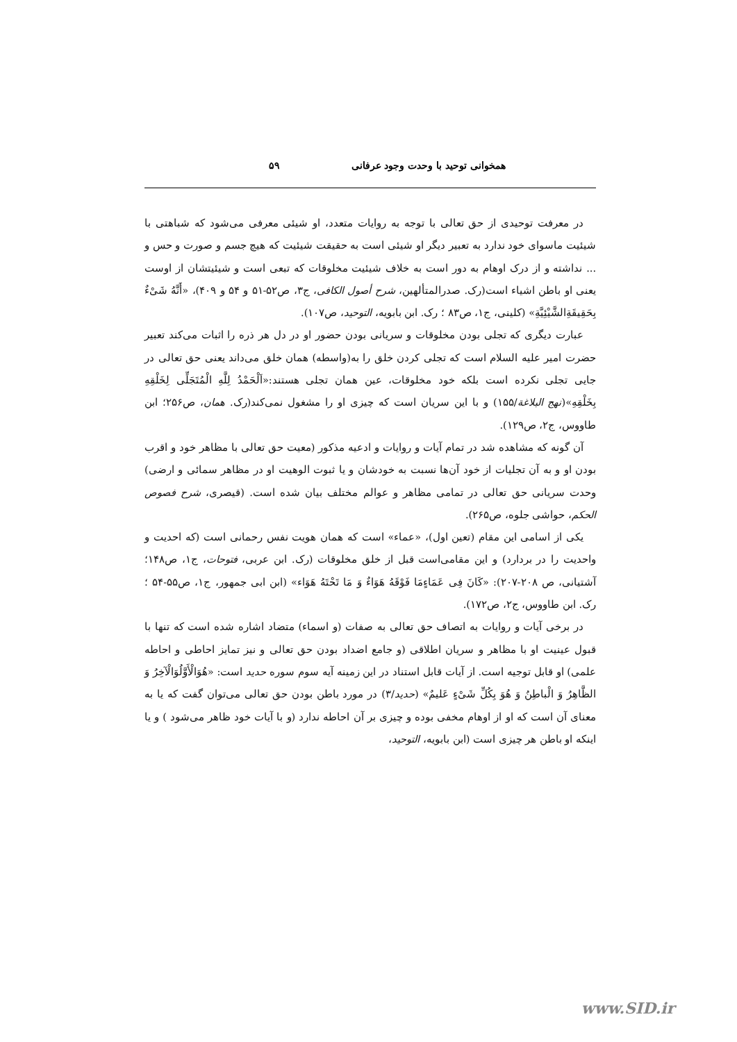همخوانی توحید با وحدت وجود عرفانی ۵۹
در معرفت توحیدی از حق تعالی با توجه به روایات متعدد، او شیئی معرفی می‌شود که شباهتی با شیئیت ماسوای خود ندارد به تعبیر دیگر او شیئی است به حقیقت شیئیت که هیچ جسم و صورت و حس و ... نداشته و از درک اوهام به دور است به خلاف شیئیت مخلوقات که تبعی است و شیئیتشان از اوست یعنی او باطن اشیاء است(رک. صدرالمتألهین، شرح أصول الکافی، ج۳، ص۵۲-۵۱ و ۵۴ و ۴۰۹)، «أَنَّهُ شَیْءٌ بِحَقِیقَةِالشَّیْئِیَّةِ» (کلینی، ج۱، ص۸۳ ؛ رک. ابن بابویه، التوحید، ص۱۰۷).
عبارت دیگری که تجلی بودن مخلوقات و سریانی بودن حضور او در دل هر ذره را اثبات می‌کند تعبیر حضرت امیر علیه السلام است که تجلی کردن خلق را به(واسطه) همان خلق می‌داند یعنی حق تعالی در جایی تجلی نکرده است بلکه خود مخلوقات، عین همان تجلی هستند:«اَلْحَمْدُ لِلَّهِ الْمُتَجَلِّی لِخَلْقِهِ بِخَلْقِهِ»(نهج البلاغة/۱۵۵) و با این سریان است که چیزی او را مشغول نمی‌کند(رک. همان، ص۲۵۶؛ ابن طاووس، ج۲، ص۱۲۹).
آن گونه که مشاهده شد در تمام آیات و روایات و ادعیه مذکور (معیت حق تعالی با مظاهر خود و اقرب بودن او و به آن تجلیات از خود آن‌ها نسبت به خودشان و یا ثبوت الوهیت او در مظاهر سمائی و ارضی) وحدت سریانی حق تعالی در تمامی مظاهر و عوالم مختلف بیان شده است. (قیصری، شرح فصوص الحکم، حواشی جلوه، ص۲۶۵).
یکی از اسامی این مقام (تعین اول)، «عماء» است که همان هویت نفس رحمانی است (که احدیت و واحدیت را در بردارد) و این مقامی‌است قبل از خلق مخلوقات (رک. ابن عربی، فتوحات، ج۱، ص۱۴۸؛ آشتیانی، ص ۲۰۸-۲۰۷): «کَانَ فِی عَمَاءٍمَا فَوْقَهُ هَوَاءٌ وَ مَا تَحْتَهُ هَوَاء» (ابن ابی جمهور، ج۱، ص۵۵-۵۴ ؛ رک. ابن طاووس، ج۲، ص۱۷۲).
در برخی آیات و روایات به اتصاف حق تعالی به صفات (و اسماء) متضاد اشاره شده است که تنها با قبول عینیت او با مظاهر و سریان اطلاقی (و جامع اضداد بودن حق تعالی و نیز تمایز احاطی و احاطه علمی) او قابل توجیه است. از آیات قابل استناد در این زمینه آیه سوم سوره حدید است: «هُوَالْأَوَّلُوَالْآخِرُ وَ الظَّاهِرُ وَ الْباطِنُ وَ هُوَ بِکُلِّ شَیْءٍ عَلیمٌ» (حدید/۳) در مورد باطن بودن حق تعالی می‌توان گفت که یا به معنای آن است که او از اوهام مخفی بوده و چیزی بر آن احاطه ندارد (و با آیات خود ظاهر می‌شود ) و یا اینکه او باطن هر چیزی است (ابن بابویه، التوحید،
www.SID.ir